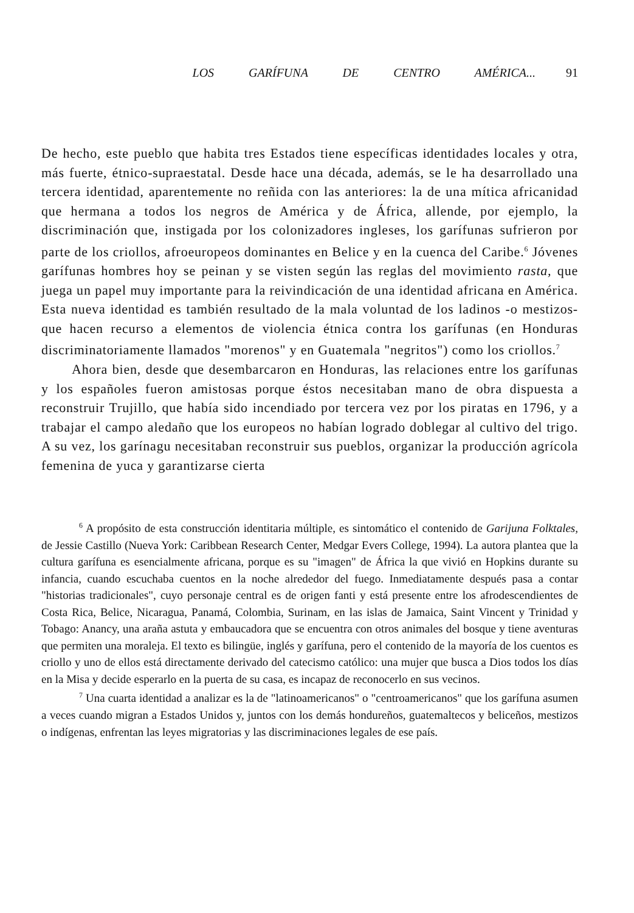LOS GARÍFUNA DE CENTRO AMÉRICA... 91
De hecho, este pueblo que habita tres Estados tiene específicas identidades locales y otra, más fuerte, étnico-supraestatal. Desde hace una década, además, se le ha desarrollado una tercera identidad, aparentemente no reñida con las anteriores: la de una mítica africanidad que hermana a todos los negros de América y de África, allende, por ejemplo, la discriminación que, instigada por los colonizadores ingleses, los garífunas sufrieron por parte de los criollos, afroeuropeos dominantes en Belice y en la cuenca del Caribe.<sup>6</sup> Jóvenes garífunas hombres hoy se peinan y se visten según las reglas del movimiento rasta, que juega un papel muy importante para la reivindicación de una identidad africana en América. Esta nueva identidad es también resultado de la mala voluntad de los ladinos -o mestizos- que hacen recurso a elementos de violencia étnica contra los garífunas (en Honduras discriminatoriamente llamados "morenos" y en Guatemala "negritos") como los criollos.<sup>7</sup>
Ahora bien, desde que desembarcaron en Honduras, las relaciones entre los garífunas y los españoles fueron amistosas porque éstos necesitaban mano de obra dispuesta a reconstruir Trujillo, que había sido incendiado por tercera vez por los piratas en 1796, y a trabajar el campo aledaño que los europeos no habían logrado doblegar al cultivo del trigo. A su vez, los garínagu necesitaban reconstruir sus pueblos, organizar la producción agrícola femenina de yuca y garantizarse cierta
<sup>6</sup> A propósito de esta construcción identitaria múltiple, es sintomático el contenido de Garijuna Folktales, de Jessie Castillo (Nueva York: Caribbean Research Center, Medgar Evers College, 1994). La autora plantea que la cultura garífuna es esencialmente africana, porque es su "imagen" de África la que vivió en Hopkins durante su infancia, cuando escuchaba cuentos en la noche alrededor del fuego. Inmediatamente después pasa a contar "historias tradicionales", cuyo personaje central es de origen fanti y está presente entre los afrodescendientes de Costa Rica, Belice, Nicaragua, Panamá, Colombia, Surinam, en las islas de Jamaica, Saint Vincent y Trinidad y Tobago: Anancy, una araña astuta y embaucadora que se encuentra con otros animales del bosque y tiene aventuras que permiten una moraleja. El texto es bilingüe, inglés y garífuna, pero el contenido de la mayoría de los cuentos es criollo y uno de ellos está directamente derivado del catecismo católico: una mujer que busca a Dios todos los días en la Misa y decide esperarlo en la puerta de su casa, es incapaz de reconocerlo en sus vecinos.
<sup>7</sup> Una cuarta identidad a analizar es la de "latinoamericanos" o "centroamericanos" que los garífuna asumen a veces cuando migran a Estados Unidos y, juntos con los demás hondureños, guatemaltecos y beliceños, mestizos o indígenas, enfrentan las leyes migratorias y las discriminaciones legales de ese país.